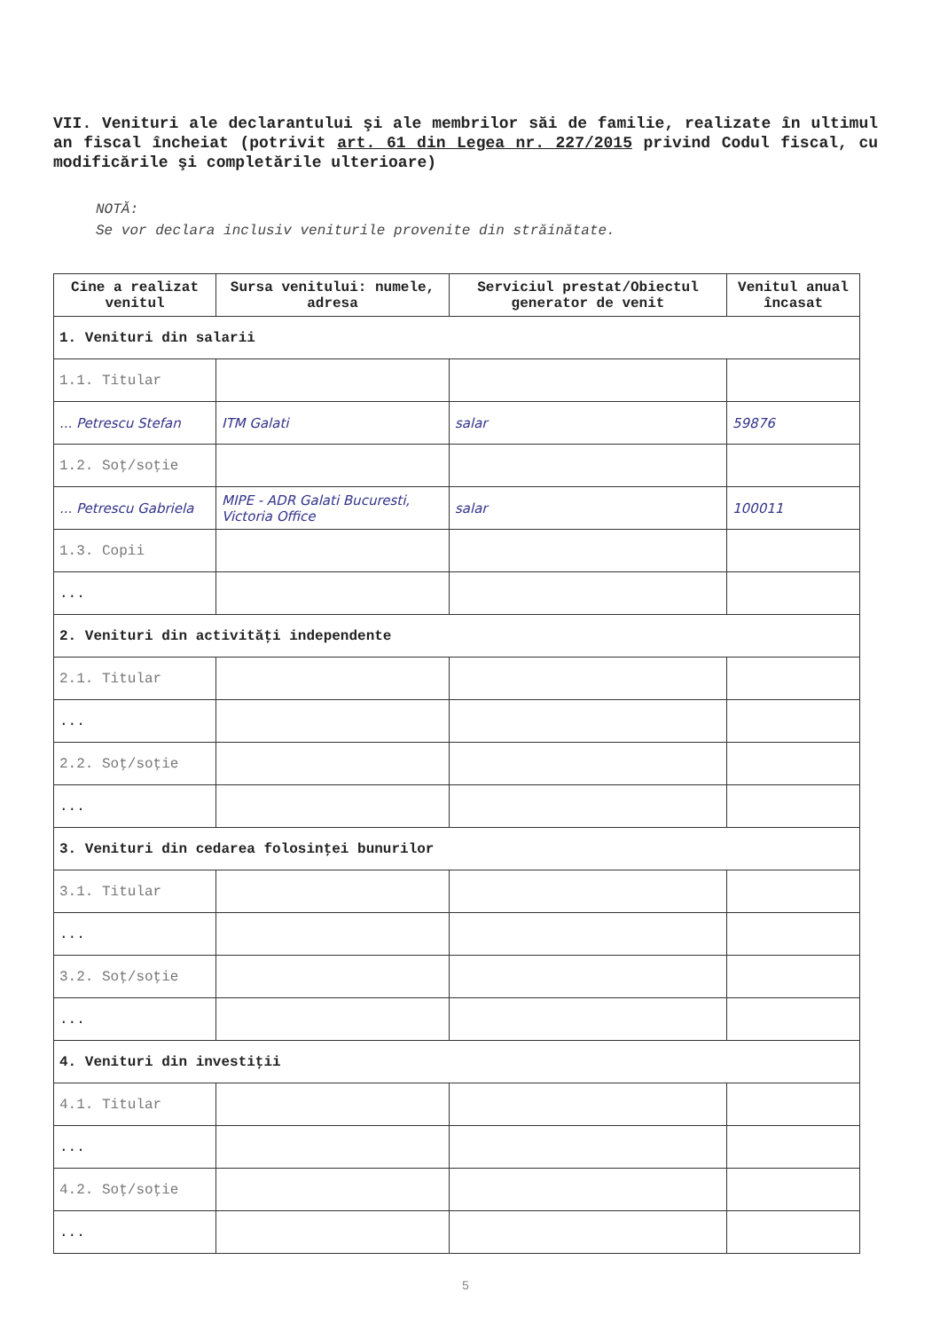VII. Venituri ale declarantului şi ale membrilor săi de familie, realizate în ultimul an fiscal încheiat (potrivit art. 61 din Legea nr. 227/2015 privind Codul fiscal, cu modificările şi completările ulterioare)
NOTĂ:
Se vor declara inclusiv veniturile provenite din străinătate.
| Cine a realizat venitul | Sursa venitului: numele, adresa | Serviciul prestat/Obiectul generator de venit | Venitul anual încasat |
| --- | --- | --- | --- |
| 1. Venituri din salarii | | | |
| 1.1. Titular | | | |
| ... Petrescu Stefan | ITM Galati | salar | 59876 |
| 1.2. Soţ/soţie | | | |
| ... Petrescu Gabriela | MIPE - ADR Galati Bucuresti, Victoria Office | salar | 100011 |
| 1.3. Copii | | | |
| ... | | | |
| 2. Venituri din activităţi independente | | | |
| 2.1. Titular | | | |
| ... | | | |
| 2.2. Soţ/soţie | | | |
| ... | | | |
| 3. Venituri din cedarea folosinţei bunurilor | | | |
| 3.1. Titular | | | |
| ... | | | |
| 3.2. Soţ/soţie | | | |
| ... | | | |
| 4. Venituri din investiţii | | | |
| 4.1. Titular | | | |
| ... | | | |
| 4.2. Soţ/soţie | | | |
| ... | | | |
5